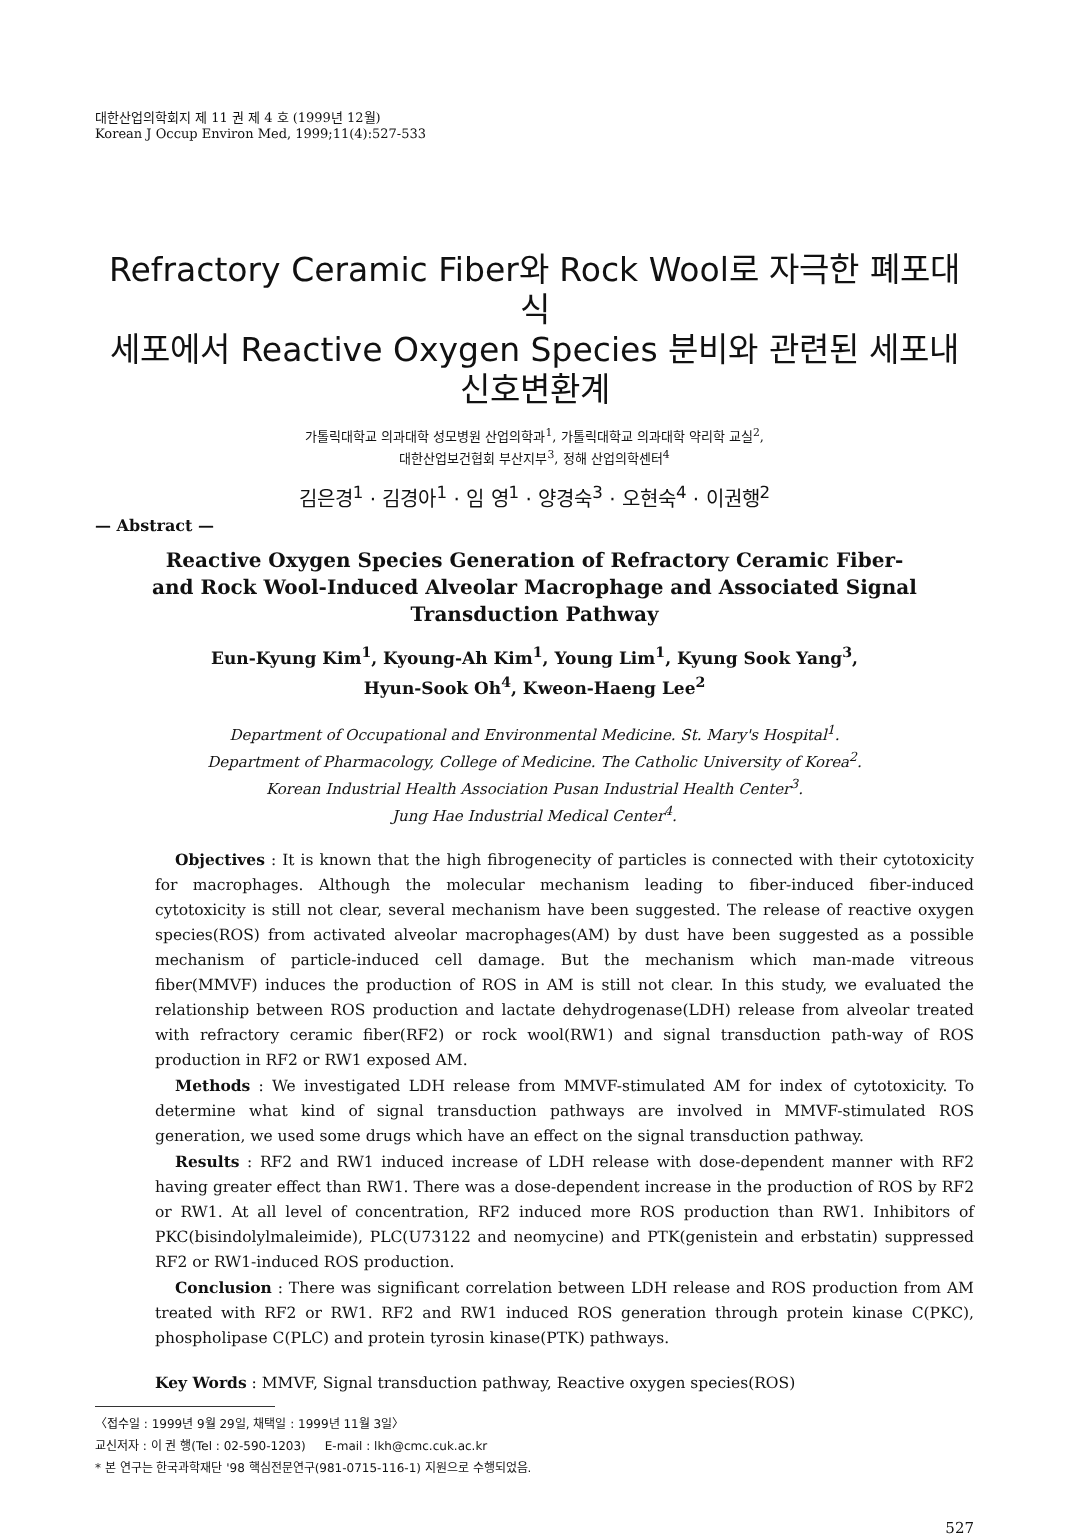대한산업의학회지 제 11 권 제 4 호 (1999년 12월)
Korean J Occup Environ Med, 1999;11(4):527-533
Refractory Ceramic Fiber와 Rock Wool로 자극한 폐포대식
세포에서 Reactive Oxygen Species 분비와 관련된 세포내 신호변환계
가톨릭대학교 의과대학 성모병원 산업의학과<sup>1</sup>, 가톨릭대학교 의과대학 약리학 교실<sup>2</sup>,
대한산업보건협회 부산지부<sup>3</sup>, 정해 산업의학센터<sup>4</sup>
김은경<sup>1</sup> · 김경아<sup>1</sup> · 임 영<sup>1</sup> · 양경숙<sup>3</sup> · 오현숙<sup>4</sup> · 이권행<sup>2</sup>
— Abstract —
Reactive Oxygen Species Generation of Refractory Ceramic Fiber-
and Rock Wool-Induced Alveolar Macrophage and Associated Signal
Transduction Pathway
Eun-Kyung Kim<sup>1</sup>, Kyoung-Ah Kim<sup>1</sup>, Young Lim<sup>1</sup>, Kyung Sook Yang<sup>3</sup>,
Hyun-Sook Oh<sup>4</sup>, Kweon-Haeng Lee<sup>2</sup>
Department of Occupational and Environmental Medicine. St. Mary's Hospital<sup>1</sup>.
Department of Pharmacology, College of Medicine. The Catholic University of Korea<sup>2</sup>.
Korean Industrial Health Association Pusan Industrial Health Center<sup>3</sup>.
Jung Hae Industrial Medical Center<sup>4</sup>.
Objectives : It is known that the high fibrogenecity of particles is connected with their cytotoxicity for macrophages. Although the molecular mechanism leading to fiber-induced fiber-induced cytotoxicity is still not clear, several mechanism have been suggested. The release of reactive oxygen species(ROS) from activated alveolar macrophages(AM) by dust have been suggested as a possible mechanism of particle-induced cell damage. But the mechanism which man-made vitreous fiber(MMVF) induces the production of ROS in AM is still not clear. In this study, we evaluated the relationship between ROS production and lactate dehydrogenase(LDH) release from alveolar treated with refractory ceramic fiber(RF2) or rock wool(RW1) and signal transduction path-way of ROS production in RF2 or RW1 exposed AM.
Methods : We investigated LDH release from MMVF-stimulated AM for index of cytotoxicity. To determine what kind of signal transduction pathways are involved in MMVF-stimulated ROS generation, we used some drugs which have an effect on the signal transduction pathway.
Results : RF2 and RW1 induced increase of LDH release with dose-dependent manner with RF2 having greater effect than RW1. There was a dose-dependent increase in the production of ROS by RF2 or RW1. At all level of concentration, RF2 induced more ROS production than RW1. Inhibitors of PKC(bisindolylmaleimide), PLC(U73122 and neomycine) and PTK(genistein and erbstatin) suppressed RF2 or RW1-induced ROS production.
Conclusion : There was significant correlation between LDH release and ROS production from AM treated with RF2 or RW1. RF2 and RW1 induced ROS generation through protein kinase C(PKC), phospholipase C(PLC) and protein tyrosin kinase(PTK) pathways.
Key Words : MMVF, Signal transduction pathway, Reactive oxygen species(ROS)
〈접수일 : 1999년 9월 29일, 채택일 : 1999년 11월 3일〉
교신저자 : 이 권 행(Tel : 02-590-1203) E-mail : lkh@cmc.cuk.ac.kr
* 본 연구는 한국과학재단 '98 핵심전문연구(981-0715-116-1) 지원으로 수행되었음.
527